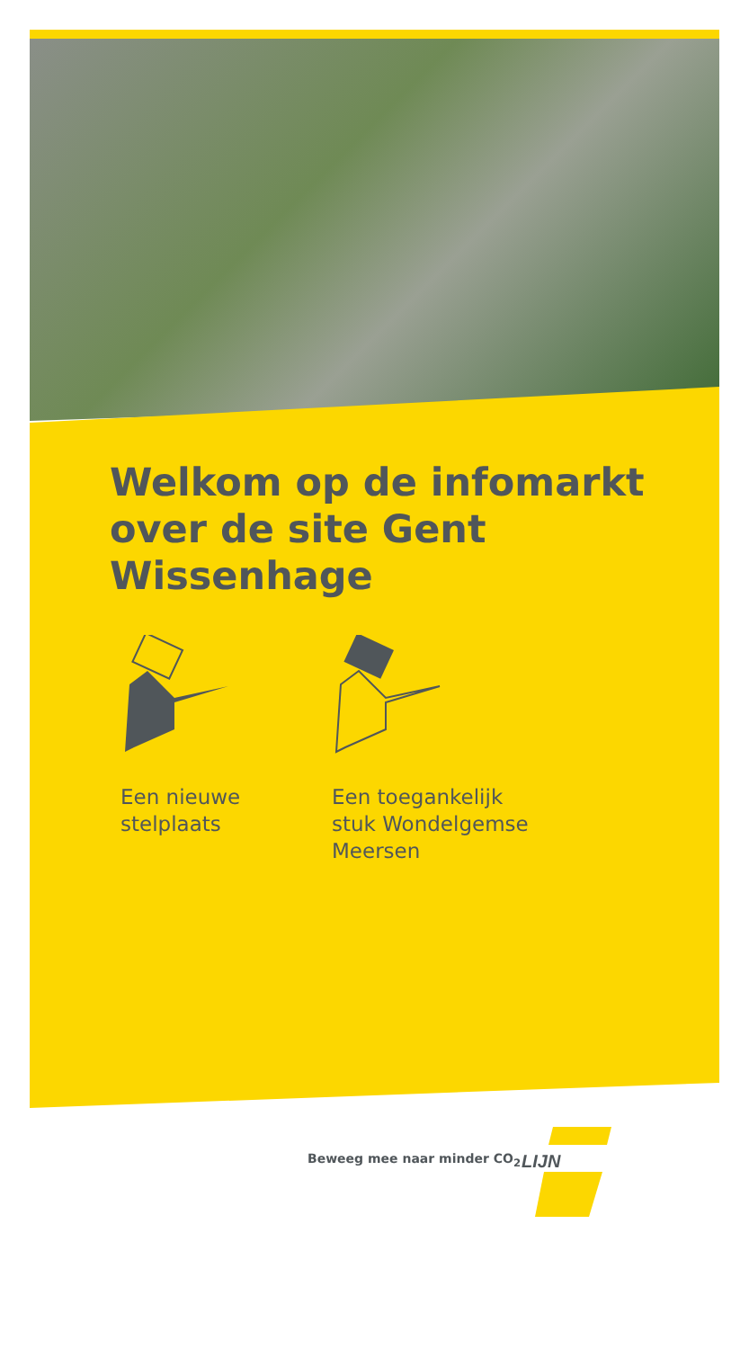Welkom op de infomarkt over de site Gent Wissenhage
Een nieuwe stelplaats
Een toegankelijk stuk Wondelgemse Meersen
Beweeg mee naar minder CO<sub>2</sub>
LIJN